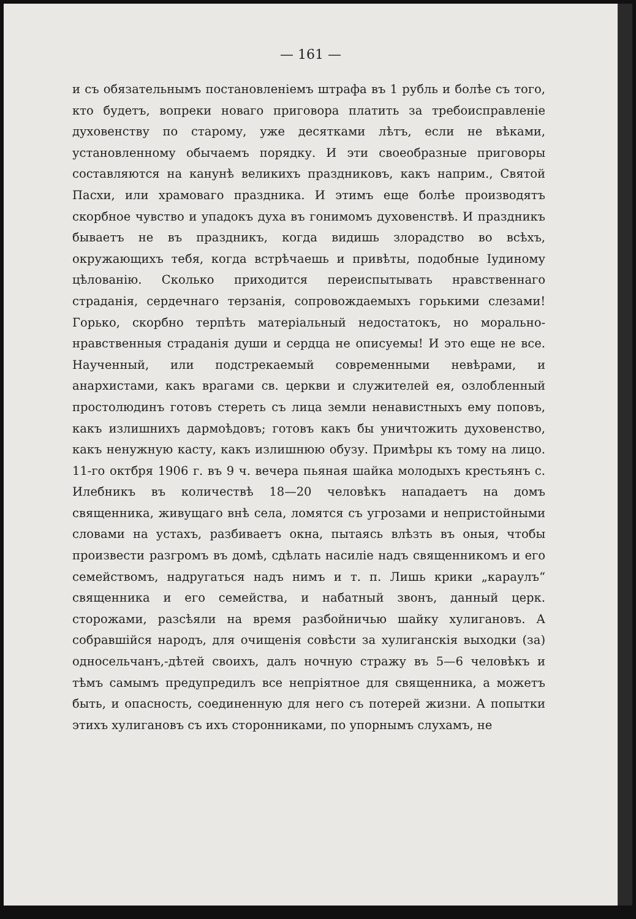— 161 —
и съ обязательнымъ постановленіемъ штрафа въ 1 рубль и болѣе съ того, кто будетъ, вопреки новаго приговора платить за требоисправленіе духовенству по старому, уже десятками лѣтъ, если не вѣками, установленному обычаемъ порядку. И эти своеобразные приговоры составляются на канунѣ великихъ праздниковъ, какъ наприм., Святой Пасхи, или храмоваго праздника. И этимъ еще болѣе производятъ скорбное чувство и упадокъ духа въ гонимомъ духовенствѣ. И праздникъ бываетъ не въ праздникъ, когда видишь злорадство во всѣхъ, окружающихъ тебя, когда встрѣчаешь и привѣты, подобные Іудиному цѣлованію. Сколько приходится переиспытывать нравственнаго страданія, сердечнаго терзанія, сопровождаемыхъ горькими слезами! Горько, скорбно терпѣть матеріальный недостатокъ, но морально-нравственныя страданія души и сердца не описуемы! И это еще не все. Наученный, или подстрекаемый современными невѣрами, и анархистами, какъ врагами св. церкви и служителей ея, озлобленный простолюдинъ готовъ стереть съ лица земли ненавистныхъ ему поповъ, какъ излишнихъ дармоѣдовъ; готовъ какъ бы уничтожить духовенство, какъ ненужную касту, какъ излишнюю обузу. Примѣры къ тому на лицо. 11-го октбря 1906 г. въ 9 ч. вечера пьяная шайка молодыхъ крестьянъ с. Илебникъ въ количествѣ 18—20 человѣкъ нападаетъ на домъ священника, живущаго внѣ села, ломятся съ угрозами и непристойными словами на устахъ, разбиваетъ окна, пытаясь влѣзть въ оныя, чтобы произвести разгромъ въ домѣ, сдѣлать насиліе надъ священникомъ и его семействомъ, надругаться надъ нимъ и т. п. Лишь крики „караулъ“ священника и его семейства, и набатный звонъ, данный церк. сторожами, разсѣяли на время разбойничью шайку хулигановъ. А собравшійся народъ, для очищенія совѣсти за хулиганскія выходки (за) односельчанъ,-дѣтей своихъ, далъ ночную стражу въ 5—6 человѣкъ и тѣмъ самымъ предупредилъ все непріятное для священника, а можетъ быть, и опасность, соединенную для него съ потерей жизни. А попытки этихъ хулигановъ съ ихъ сторонниками, по упорнымъ слухамъ, не